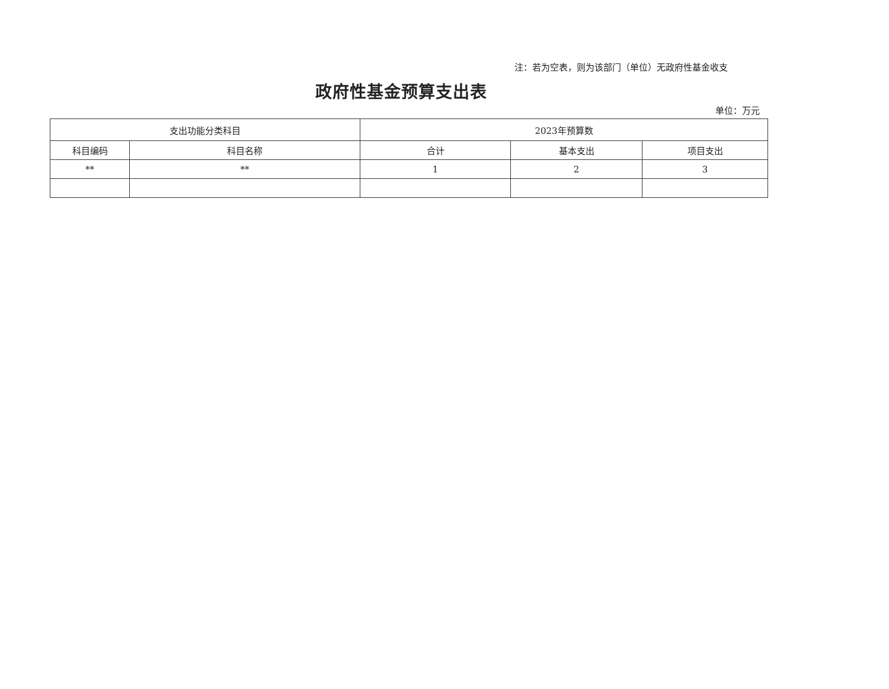注：若为空表，则为该部门（单位）无政府性基金收支
政府性基金预算支出表
单位：万元
| 支出功能分类科目 | | 2023年预算数 | | |
| --- | --- | --- | --- | --- |
| 科目编码 | 科目名称 | 合计 | 基本支出 | 项目支出 |
| ** | ** | 1 | 2 | 3 |